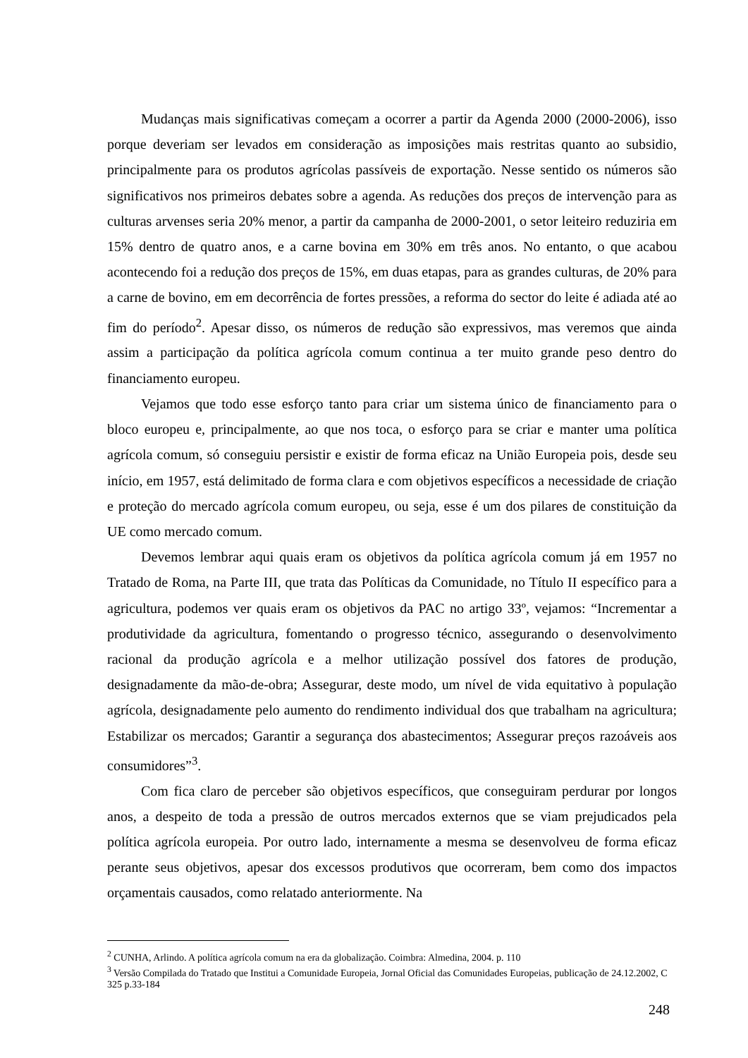Mudanças mais significativas começam a ocorrer a partir da Agenda 2000 (2000-2006), isso porque deveriam ser levados em consideração as imposições mais restritas quanto ao subsidio, principalmente para os produtos agrícolas passíveis de exportação. Nesse sentido os números são significativos nos primeiros debates sobre a agenda. As reduções dos preços de intervenção para as culturas arvenses seria 20% menor, a partir da campanha de 2000-2001, o setor leiteiro reduziria em 15% dentro de quatro anos, e a carne bovina em 30% em três anos. No entanto, o que acabou acontecendo foi a redução dos preços de 15%, em duas etapas, para as grandes culturas, de 20% para a carne de bovino, em em decorrência de fortes pressões, a reforma do sector do leite é adiada até ao fim do período<sup>2</sup>. Apesar disso, os números de redução são expressivos, mas veremos que ainda assim a participação da política agrícola comum continua a ter muito grande peso dentro do financiamento europeu.
Vejamos que todo esse esforço tanto para criar um sistema único de financiamento para o bloco europeu e, principalmente, ao que nos toca, o esforço para se criar e manter uma política agrícola comum, só conseguiu persistir e existir de forma eficaz na União Europeia pois, desde seu início, em 1957, está delimitado de forma clara e com objetivos específicos a necessidade de criação e proteção do mercado agrícola comum europeu, ou seja, esse é um dos pilares de constituição da UE como mercado comum.
Devemos lembrar aqui quais eram os objetivos da política agrícola comum já em 1957 no Tratado de Roma, na Parte III, que trata das Políticas da Comunidade, no Título II específico para a agricultura, podemos ver quais eram os objetivos da PAC no artigo 33º, vejamos: “Incrementar a produtividade da agricultura, fomentando o progresso técnico, assegurando o desenvolvimento racional da produção agrícola e a melhor utilização possível dos fatores de produção, designadamente da mão-de-obra; Assegurar, deste modo, um nível de vida equitativo à população agrícola, designadamente pelo aumento do rendimento individual dos que trabalham na agricultura; Estabilizar os mercados; Garantir a segurança dos abastecimentos; Assegurar preços razoáveis aos consumidores”<sup>3</sup>.
Com fica claro de perceber são objetivos específicos, que conseguiram perdurar por longos anos, a despeito de toda a pressão de outros mercados externos que se viam prejudicados pela política agrícola europeia. Por outro lado, internamente a mesma se desenvolveu de forma eficaz perante seus objetivos, apesar dos excessos produtivos que ocorreram, bem como dos impactos orçamentais causados, como relatado anteriormente. Na
<sup>2</sup> CUNHA, Arlindo. A política agrícola comum na era da globalização. Coimbra: Almedina, 2004. p. 110
<sup>3</sup> Versão Compilada do Tratado que Institui a Comunidade Europeia, Jornal Oficial das Comunidades Europeias, publicação de 24.12.2002, C 325 p.33-184
248